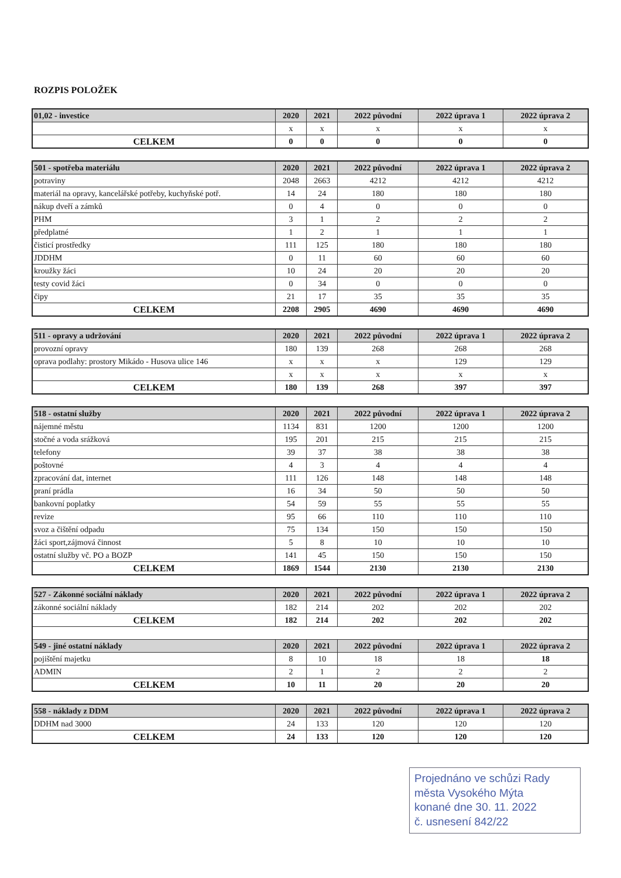ROZPIS POLOŽEK
| 01,02 - investice | 2020 | 2021 | 2022 původní | 2022 úprava 1 | 2022 úprava 2 |
| --- | --- | --- | --- | --- | --- |
| | x | x | x | x | x |
| CELKEM | 0 | 0 | 0 | 0 | 0 |
| 501 - spotřeba materiálu | 2020 | 2021 | 2022 původní | 2022 úprava 1 | 2022 úprava 2 |
| --- | --- | --- | --- | --- | --- |
| potraviny | 2048 | 2663 | 4212 | 4212 | 4212 |
| materiál na opravy, kancelářské potřeby, kuchyňské potř. | 14 | 24 | 180 | 180 | 180 |
| nákup dveří a zámků | 0 | 4 | 0 | 0 | 0 |
| PHM | 3 | 1 | 2 | 2 | 2 |
| předplatné | 1 | 2 | 1 | 1 | 1 |
| čisticí prostředky | 111 | 125 | 180 | 180 | 180 |
| JDDHM | 0 | 11 | 60 | 60 | 60 |
| kroužky žáci | 10 | 24 | 20 | 20 | 20 |
| testy covid žáci | 0 | 34 | 0 | 0 | 0 |
| čipy | 21 | 17 | 35 | 35 | 35 |
| CELKEM | 2208 | 2905 | 4690 | 4690 | 4690 |
| 511 - opravy a udržování | 2020 | 2021 | 2022 původní | 2022 úprava 1 | 2022 úprava 2 |
| --- | --- | --- | --- | --- | --- |
| provozní opravy | 180 | 139 | 268 | 268 | 268 |
| oprava podlahy: prostory Mikádo - Husova ulice 146 | x | x | x | 129 | 129 |
| | x | x | x | x | x |
| CELKEM | 180 | 139 | 268 | 397 | 397 |
| 518 - ostatní služby | 2020 | 2021 | 2022 původní | 2022 úprava 1 | 2022 úprava 2 |
| --- | --- | --- | --- | --- | --- |
| nájemné městu | 1134 | 831 | 1200 | 1200 | 1200 |
| stočné a voda srážková | 195 | 201 | 215 | 215 | 215 |
| telefony | 39 | 37 | 38 | 38 | 38 |
| poštovné | 4 | 3 | 4 | 4 | 4 |
| zpracování dat, internet | 111 | 126 | 148 | 148 | 148 |
| praní prádla | 16 | 34 | 50 | 50 | 50 |
| bankovní poplatky | 54 | 59 | 55 | 55 | 55 |
| revize | 95 | 66 | 110 | 110 | 110 |
| svoz a čištění odpadu | 75 | 134 | 150 | 150 | 150 |
| žáci sport,zájmová činnost | 5 | 8 | 10 | 10 | 10 |
| ostatní služby vč. PO a BOZP | 141 | 45 | 150 | 150 | 150 |
| CELKEM | 1869 | 1544 | 2130 | 2130 | 2130 |
| 527 - Zákonné sociální náklady | 2020 | 2021 | 2022 původní | 2022 úprava 1 | 2022 úprava 2 |
| --- | --- | --- | --- | --- | --- |
| zákonné sociální náklady | 182 | 214 | 202 | 202 | 202 |
| CELKEM | 182 | 214 | 202 | 202 | 202 |
| 549 - jiné ostatní náklady | 2020 | 2021 | 2022 původní | 2022 úprava 1 | 2022 úprava 2 |
| pojištění majetku | 8 | 10 | 18 | 18 | 18 |
| ADMIN | 2 | 1 | 2 | 2 | 2 |
| CELKEM | 10 | 11 | 20 | 20 | 20 |
| 558 - náklady z DDM | 2020 | 2021 | 2022 původní | 2022 úprava 1 | 2022 úprava 2 |
| --- | --- | --- | --- | --- | --- |
| DDHM nad 3000 | 24 | 133 | 120 | 120 | 120 |
| CELKEM | 24 | 133 | 120 | 120 | 120 |
Projednáno ve schůzi Rady
města Vysokého Mýta
konané dne 30. 11. 2022
č. usnesení 842/22